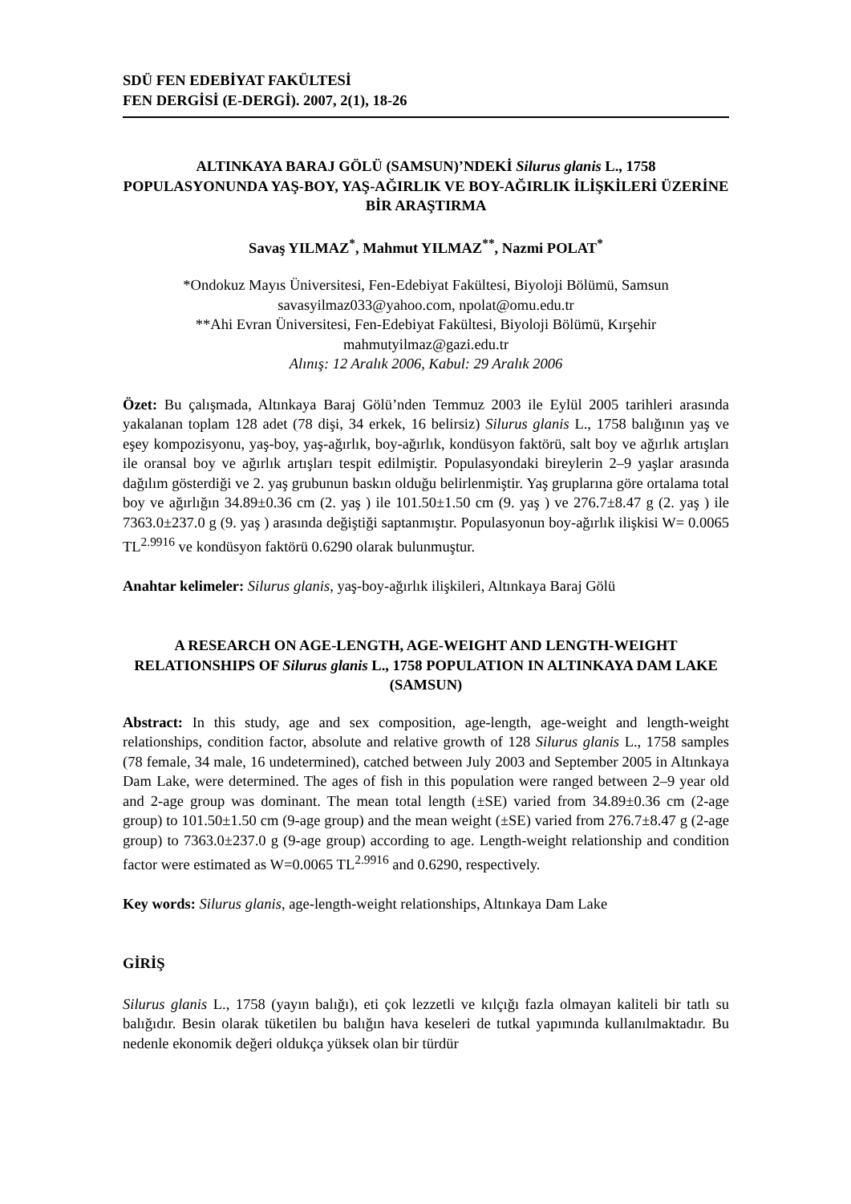SDÜ FEN EDEBİYAT FAKÜLTESİ
FEN DERGİSİ (E-DERGİ). 2007, 2(1), 18-26
ALTINKAYA BARAJ GÖLÜ (SAMSUN)’NDEKİ Silurus glanis L., 1758 POPULASYONUNDA YAŞ-BOY, YAŞ-AĞIRLIK VE BOY-AĞIRLIK İLİŞKİLERİ ÜZERİNE BİR ARAŞTIRMA
Savaş YILMAZ<sup>*</sup>, Mahmut YILMAZ<sup>**</sup>, Nazmi POLAT<sup>*</sup>
*Ondokuz Mayıs Üniversitesi, Fen-Edebiyat Fakültesi, Biyoloji Bölümü, Samsun
savasyilmaz033@yahoo.com, npolat@omu.edu.tr
**Ahi Evran Üniversitesi, Fen-Edebiyat Fakültesi, Biyoloji Bölümü, Kırşehir
mahmutyilmaz@gazi.edu.tr
Alınış: 12 Aralık 2006, Kabul: 29 Aralık 2006
Özet: Bu çalışmada, Altınkaya Baraj Gölü’nden Temmuz 2003 ile Eylül 2005 tarihleri arasında yakalanan toplam 128 adet (78 dişi, 34 erkek, 16 belirsiz) Silurus glanis L., 1758 balığının yaş ve eşey kompozisyonu, yaş-boy, yaş-ağırlık, boy-ağırlık, kondüsyon faktörü, salt boy ve ağırlık artışları ile oransal boy ve ağırlık artışları tespit edilmiştir. Populasyondaki bireylerin 2–9 yaşlar arasında dağılım gösterdiği ve 2. yaş grubunun baskın olduğu belirlenmiştir. Yaş gruplarına göre ortalama total boy ve ağırlığın 34.89±0.36 cm (2. yaş ) ile 101.50±1.50 cm (9. yaş ) ve 276.7±8.47 g (2. yaş ) ile 7363.0±237.0 g (9. yaş ) arasında değiştiği saptanmıştır. Populasyonun boy-ağırlık ilişkisi W= 0.0065 TL<sup>2.9916</sup> ve kondüsyon faktörü 0.6290 olarak bulunmuştur.
Anahtar kelimeler: Silurus glanis, yaş-boy-ağırlık ilişkileri, Altınkaya Baraj Gölü
A RESEARCH ON AGE-LENGTH, AGE-WEIGHT AND LENGTH-WEIGHT RELATIONSHIPS OF Silurus glanis L., 1758 POPULATION IN ALTINKAYA DAM LAKE (SAMSUN)
Abstract: In this study, age and sex composition, age-length, age-weight and length-weight relationships, condition factor, absolute and relative growth of 128 Silurus glanis L., 1758 samples (78 female, 34 male, 16 undetermined), catched between July 2003 and September 2005 in Altınkaya Dam Lake, were determined. The ages of fish in this population were ranged between 2–9 year old and 2-age group was dominant. The mean total length (±SE) varied from 34.89±0.36 cm (2-age group) to 101.50±1.50 cm (9-age group) and the mean weight (±SE) varied from 276.7±8.47 g (2-age group) to 7363.0±237.0 g (9-age group) according to age. Length-weight relationship and condition factor were estimated as W=0.0065 TL<sup>2.9916</sup> and 0.6290, respectively.
Key words: Silurus glanis, age-length-weight relationships, Altınkaya Dam Lake
GİRİŞ
Silurus glanis L., 1758 (yayın balığı), eti çok lezzetli ve kılçığı fazla olmayan kaliteli bir tatlı su balığıdır. Besin olarak tüketilen bu balığın hava keseleri de tutkal yapımında kullanılmaktadır. Bu nedenle ekonomik değeri oldukça yüksek olan bir türdür